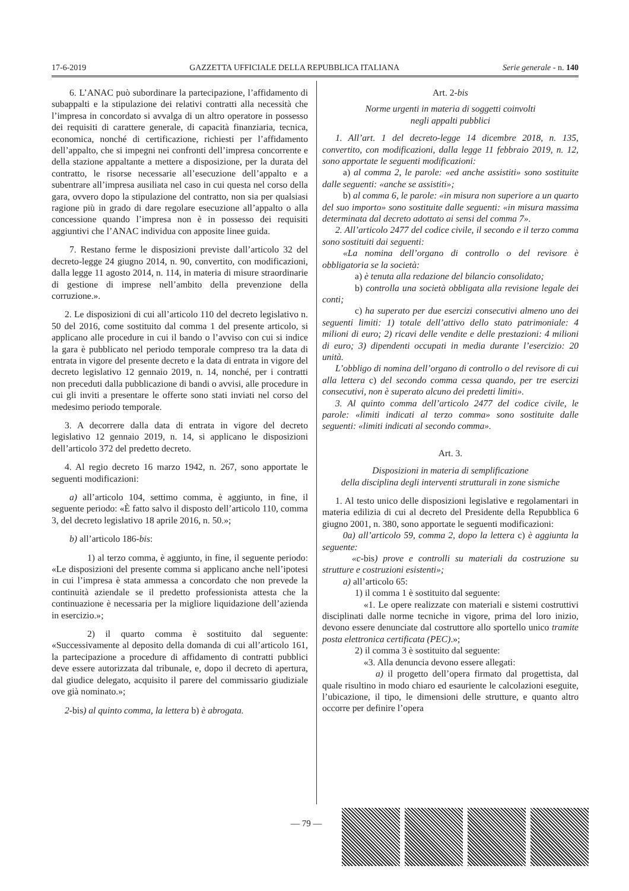17-6-2019 GAZZETTA UFFICIALE DELLA REPUBBLICA ITALIANA Serie generale - n. 140
6. L’ANAC può subordinare la partecipazione, l’affidamento di subappalti e la stipulazione dei relativi contratti alla necessità che l’impresa in concordato si avvalga di un altro operatore in possesso dei requisiti di carattere generale, di capacità finanziaria, tecnica, economica, nonché di certificazione, richiesti per l’affidamento dell’appalto, che si impegni nei confronti dell’impresa concorrente e della stazione appaltante a mettere a disposizione, per la durata del contratto, le risorse necessarie all’esecuzione dell’appalto e a subentrare all’impresa ausiliata nel caso in cui questa nel corso della gara, ovvero dopo la stipulazione del contratto, non sia per qualsiasi ragione più in grado di dare regolare esecuzione all’appalto o alla concessione quando l’impresa non è in possesso dei requisiti aggiuntivi che l’ANAC individua con apposite linee guida.
7. Restano ferme le disposizioni previste dall’articolo 32 del decreto-legge 24 giugno 2014, n. 90, convertito, con modificazioni, dalla legge 11 agosto 2014, n. 114, in materia di misure straordinarie di gestione di imprese nell’ambito della prevenzione della corruzione.».
2. Le disposizioni di cui all’articolo 110 del decreto legislativo n. 50 del 2016, come sostituito dal comma 1 del presente articolo, si applicano alle procedure in cui il bando o l’avviso con cui si indice la gara è pubblicato nel periodo temporale compreso tra la data di entrata in vigore del presente decreto e la data di entrata in vigore del decreto legislativo 12 gennaio 2019, n. 14, nonché, per i contratti non preceduti dalla pubblicazione di bandi o avvisi, alle procedure in cui gli inviti a presentare le offerte sono stati inviati nel corso del medesimo periodo temporale.
3. A decorrere dalla data di entrata in vigore del decreto legislativo 12 gennaio 2019, n. 14, si applicano le disposizioni dell’articolo 372 del predetto decreto.
4. Al regio decreto 16 marzo 1942, n. 267, sono apportate le seguenti modificazioni:
a) all’articolo 104, settimo comma, è aggiunto, in fine, il seguente periodo: «È fatto salvo il disposto dell’articolo 110, comma 3, del decreto legislativo 18 aprile 2016, n. 50.»;
b) all’articolo 186-bis:
1) al terzo comma, è aggiunto, in fine, il seguente periodo: «Le disposizioni del presente comma si applicano anche nell’ipotesi in cui l’impresa è stata ammessa a concordato che non prevede la continuità aziendale se il predetto professionista attesta che la continuazione è necessaria per la migliore liquidazione dell’azienda in esercizio.»;
2) il quarto comma è sostituito dal seguente: «Successivamente al deposito della domanda di cui all’articolo 161, la partecipazione a procedure di affidamento di contratti pubblici deve essere autorizzata dal tribunale, e, dopo il decreto di apertura, dal giudice delegato, acquisito il parere del commissario giudiziale ove già nominato.»;
2-bis) al quinto comma, la lettera b) è abrogata.
Art. 2-bis
Norme urgenti in materia di soggetti coinvolti
negli appalti pubblici
1. All’art. 1 del decreto-legge 14 dicembre 2018, n. 135, convertito, con modificazioni, dalla legge 11 febbraio 2019, n. 12, sono apportate le seguenti modificazioni:
a) al comma 2, le parole: «ed anche assistiti» sono sostituite dalle seguenti: «anche se assistiti»;
b) al comma 6, le parole: «in misura non superiore a un quarto del suo importo» sono sostituite dalle seguenti: «in misura massima determinata dal decreto adottato ai sensi del comma 7».
2. All’articolo 2477 del codice civile, il secondo e il terzo comma sono sostituiti dai seguenti:
«La nomina dell’organo di controllo o del revisore è obbligatoria se la società:
a) è tenuta alla redazione del bilancio consolidato;
b) controlla una società obbligata alla revisione legale dei conti;
c) ha superato per due esercizi consecutivi almeno uno dei seguenti limiti: 1) totale dell’attivo dello stato patrimoniale: 4 milioni di euro; 2) ricavi delle vendite e delle prestazioni: 4 milioni di euro; 3) dipendenti occupati in media durante l’esercizio: 20 unità.
L’obbligo di nomina dell’organo di controllo o del revisore di cui alla lettera c) del secondo comma cessa quando, per tre esercizi consecutivi, non è superato alcuno dei predetti limiti».
3. Al quinto comma dell’articolo 2477 del codice civile, le parole: «limiti indicati al terzo comma» sono sostituite dalle seguenti: «limiti indicati al secondo comma».
Art. 3.
Disposizioni in materia di semplificazione
della disciplina degli interventi strutturali in zone sismiche
1. Al testo unico delle disposizioni legislative e regolamentari in materia edilizia di cui al decreto del Presidente della Repubblica 6 giugno 2001, n. 380, sono apportate le seguenti modificazioni:
0a) all’articolo 59, comma 2, dopo la lettera c) è aggiunta la seguente:
«c-bis) prove e controlli su materiali da costruzione su strutture e costruzioni esistenti»;
a) all’articolo 65:
1) il comma 1 è sostituito dal seguente:
«1. Le opere realizzate con materiali e sistemi costruttivi disciplinati dalle norme tecniche in vigore, prima del loro inizio, devono essere denunciate dal costruttore allo sportello unico tramite posta elettronica certificata (PEC).»;
2) il comma 3 è sostituito dal seguente:
«3. Alla denuncia devono essere allegati:
a) il progetto dell’opera firmato dal progettista, dal quale risultino in modo chiaro ed esauriente le calcolazioni eseguite, l’ubicazione, il tipo, le dimensioni delle strutture, e quanto altro occorre per definire l’opera
— 79 —